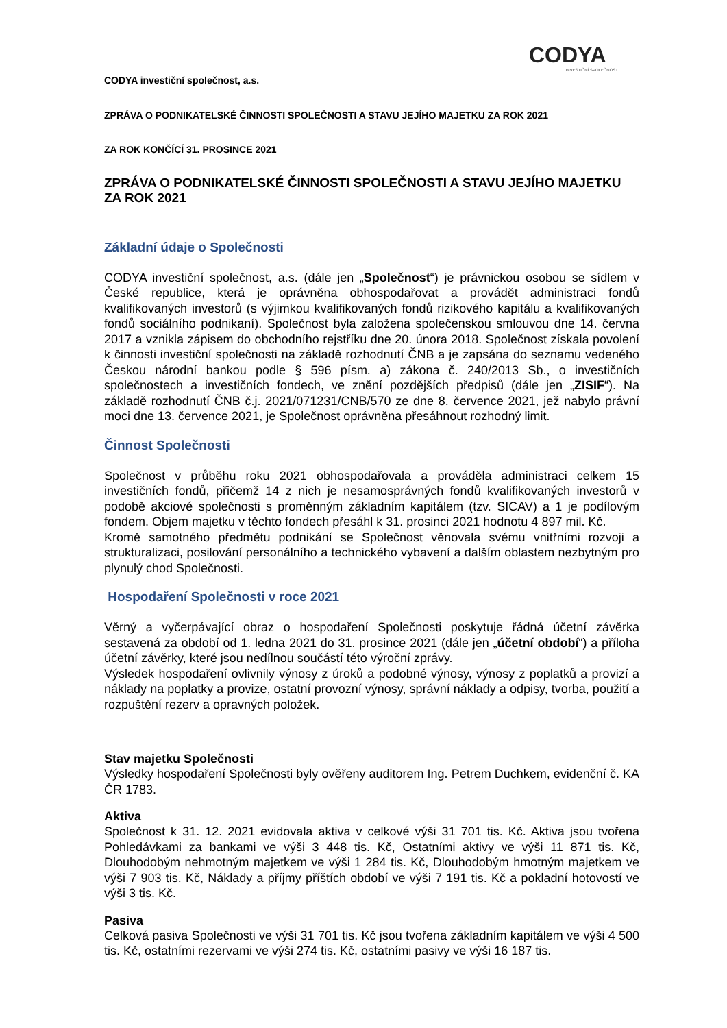CODYA
INVESTIČNÍ SPOLEČNOST
CODYA investiční společnost, a.s.
ZPRÁVA O PODNIKATELSKÉ ČINNOSTI SPOLEČNOSTI A STAVU JEJÍHO MAJETKU ZA ROK 2021
ZA ROK KONČÍCÍ 31. PROSINCE 2021
ZPRÁVA O PODNIKATELSKÉ ČINNOSTI SPOLEČNOSTI A STAVU JEJÍHO MAJETKU ZA ROK 2021
Základní údaje o Společnosti
CODYA investiční společnost, a.s. (dále jen „Společnost“) je právnickou osobou se sídlem v České republice, která je oprávněna obhospodařovat a provádět administraci fondů kvalifikovaných investorů (s výjimkou kvalifikovaných fondů rizikového kapitálu a kvalifikovaných fondů sociálního podnikaní). Společnost byla založena společenskou smlouvou dne 14. června 2017 a vznikla zápisem do obchodního rejstříku dne 20. února 2018. Společnost získala povolení k činnosti investiční společnosti na základě rozhodnutí ČNB a je zapsána do seznamu vedeného Českou národní bankou podle § 596 písm. a) zákona č. 240/2013 Sb., o investičních společnostech a investičních fondech, ve znění pozdějších předpisů (dále jen „ZISIF“). Na základě rozhodnutí ČNB č.j. 2021/071231/CNB/570 ze dne 8. července 2021, jež nabylo právní moci dne 13. července 2021, je Společnost oprávněna přesáhnout rozhodný limit.
Činnost Společnosti
Společnost v průběhu roku 2021 obhospodařovala a prováděla administraci celkem 15 investičních fondů, přičemž 14 z nich je nesamosprávných fondů kvalifikovaných investorů v podobě akciové společnosti s proměnným základním kapitálem (tzv. SICAV) a 1 je podílovým fondem. Objem majetku v těchto fondech přesáhl k 31. prosinci 2021 hodnotu 4 897 mil. Kč.
Kromě samotného předmětu podnikání se Společnost věnovala svému vnitřními rozvoji a strukturalizaci, posilování personálního a technického vybavení a dalším oblastem nezbytným pro plynulý chod Společnosti.
Hospodaření Společnosti v roce 2021
Věrný a vyčerpávající obraz o hospodaření Společnosti poskytuje řádná účetní závěrka sestavená za období od 1. ledna 2021 do 31. prosince 2021 (dále jen „účetní období“) a příloha účetní závěrky, které jsou nedílnou součástí této výroční zprávy.
Výsledek hospodaření ovlivnily výnosy z úroků a podobné výnosy, výnosy z poplatků a provizí a náklady na poplatky a provize, ostatní provozní výnosy, správní náklady a odpisy, tvorba, použití a rozpuštění rezerv a opravných položek.
Stav majetku Společnosti
Výsledky hospodaření Společnosti byly ověřeny auditorem Ing. Petrem Duchkem, evidenční č. KA ČR 1783.
Aktiva
Společnost k 31. 12. 2021 evidovala aktiva v celkové výši 31 701 tis. Kč. Aktiva jsou tvořena Pohledávkami za bankami ve výši 3 448 tis. Kč, Ostatními aktivy ve výši 11 871 tis. Kč, Dlouhodobým nehmotným majetkem ve výši 1 284 tis. Kč, Dlouhodobým hmotným majetkem ve výši 7 903 tis. Kč, Náklady a příjmy příštích období ve výši 7 191 tis. Kč a pokladní hotovostí ve výši 3 tis. Kč.
Pasiva
Celková pasiva Společnosti ve výši 31 701 tis. Kč jsou tvořena základním kapitálem ve výši 4 500 tis. Kč, ostatními rezervami ve výši 274 tis. Kč, ostatními pasivy ve výši 16 187 tis.